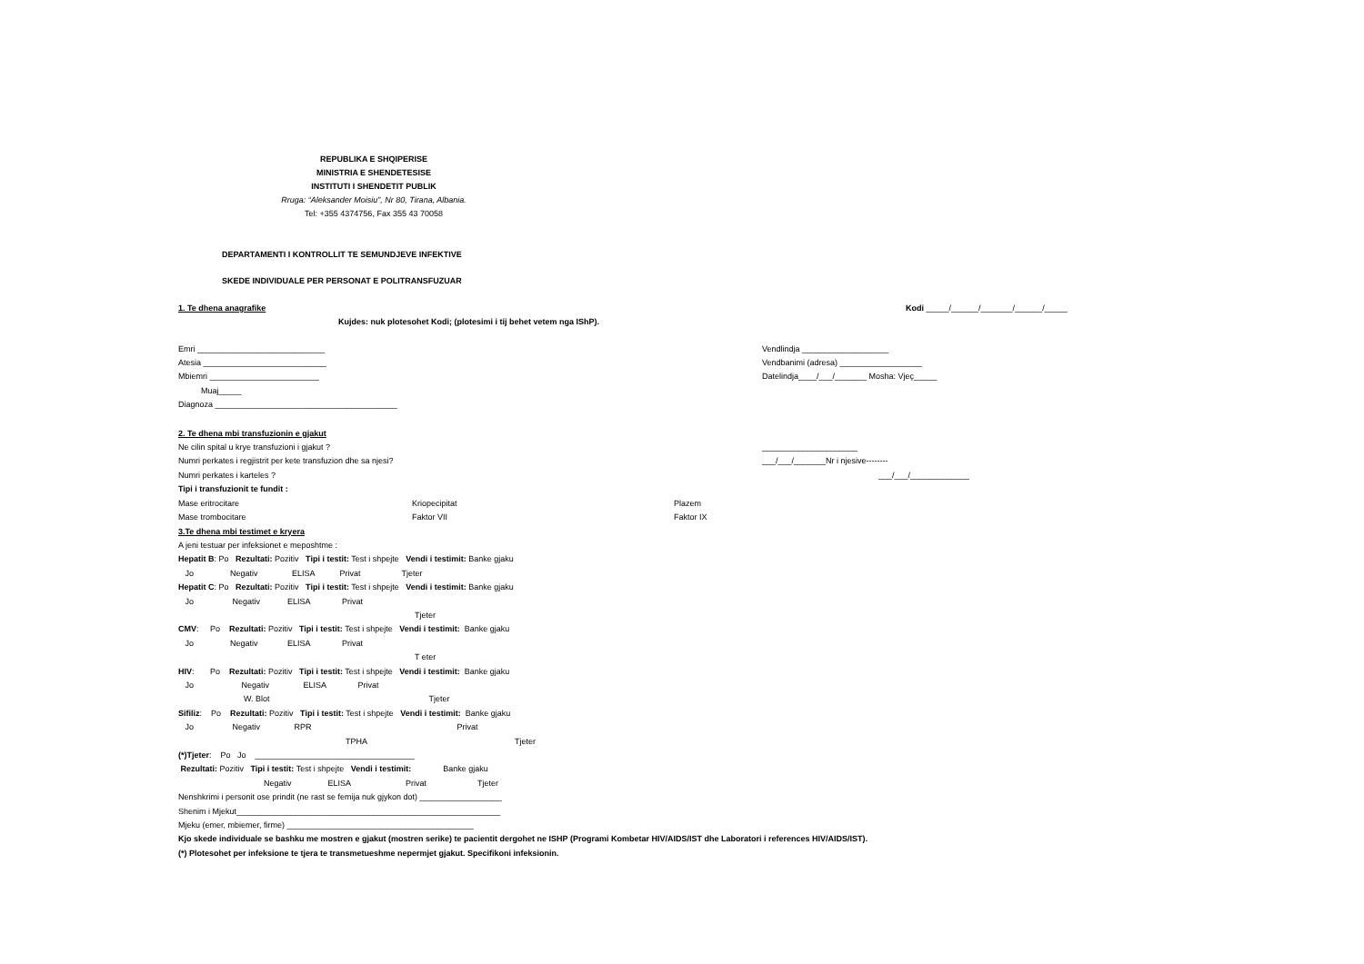REPUBLIKA E SHQIPERISE
MINISTRIA E SHENDETESISE
INSTITUTI I SHENDETIT PUBLIK
Rruga: “Aleksander Moisiu”, Nr 80, Tirana, Albania.
Tel: +355 4374756, Fax 355 43 70058
DEPARTAMENTI I KONTROLLIT TE SEMUNDJEVE INFEKTIVE
SKEDE INDIVIDUALE PER PERSONAT E POLITRANSFUZUAR
1. Te dhena anagrafike Kodi _____/______/_______/______/_____
Kujdes: nuk plotesohet Kodi; (plotesimi i tij behet vetem nga IShP).
Emri ____________________________
Atesia ___________________________
Mbiemri ________________________
Muaj_____
Diagnoza ________________________________________
Vendlindja ___________________
Vendbanimi (adresa) __________________
Datelindja____/___/_______ Mosha: Vjeç_____
2. Te dhena mbi transfuzionin e gjakut
Ne cilin spital u krye transfuzioni i gjakut ?
Numri perkates i regjistrit per kete transfuzion dhe sa njesi?
Numri perkates i karteles ?
_____________________
___/___/_______Nr i njesive--------
___/___/_____________
Tipi i transfuzionit te fundit :
Mase eritrocitare
Mase trombocitare
Kriopecipitat
Faktor VII
Plazem
Faktor IX
3.Te dhena mbi testimet e kryera
A jeni testuar per infeksionet e meposhtme :
Hepatit B: Po Rezultati: Pozitiv Tipi i testit: Test i shpejte Vendi i testimit: Banke gjaku
Jo Negativ ELISA Privat Tjeter
Hepatit C: Po Rezultati: Pozitiv Tipi i testit: Test i shpejte Vendi i testimit: Banke gjaku
Jo Negativ ELISA Privat
Tjeter
CMV: Po Rezultati: Pozitiv Tipi i testit: Test i shpejte Vendi i testimit: Banke gjaku
Jo Negativ ELISA Privat
T eter
HIV: Po Rezultati: Pozitiv Tipi i testit: Test i shpejte Vendi i testimit: Banke gjaku
Jo Negativ ELISA Privat
W. Blot Tjeter
Sifiliz: Po Rezultati: Pozitiv Tipi i testit: Test i shpejte Vendi i testimit: Banke gjaku
Jo Negativ RPR Privat
TPHA Tjeter
(*)Tjeter: Po Jo ___________________________________
Rezultati: Pozitiv Tipi i testit: Test i shpejte Vendi i testimit: Banke gjaku
Negativ ELISA Privat Tjeter
Nenshkrimi i personit ose prindit (ne rast se femija nuk gjykon dot) __________________
Shenim i Mjekut__________________________________________________________
Mjeku (emer, mbiemer, firme) _________________________________________
Kjo skede individuale se bashku me mostren e gjakut (mostren serike) te pacientit dergohet ne ISHP (Programi Kombetar HIV/AIDS/IST dhe Laboratori i references HIV/AIDS/IST).
(*) Plotesohet per infeksione te tjera te transmetueshme nepermjet gjakut. Specifikoni infeksionin.